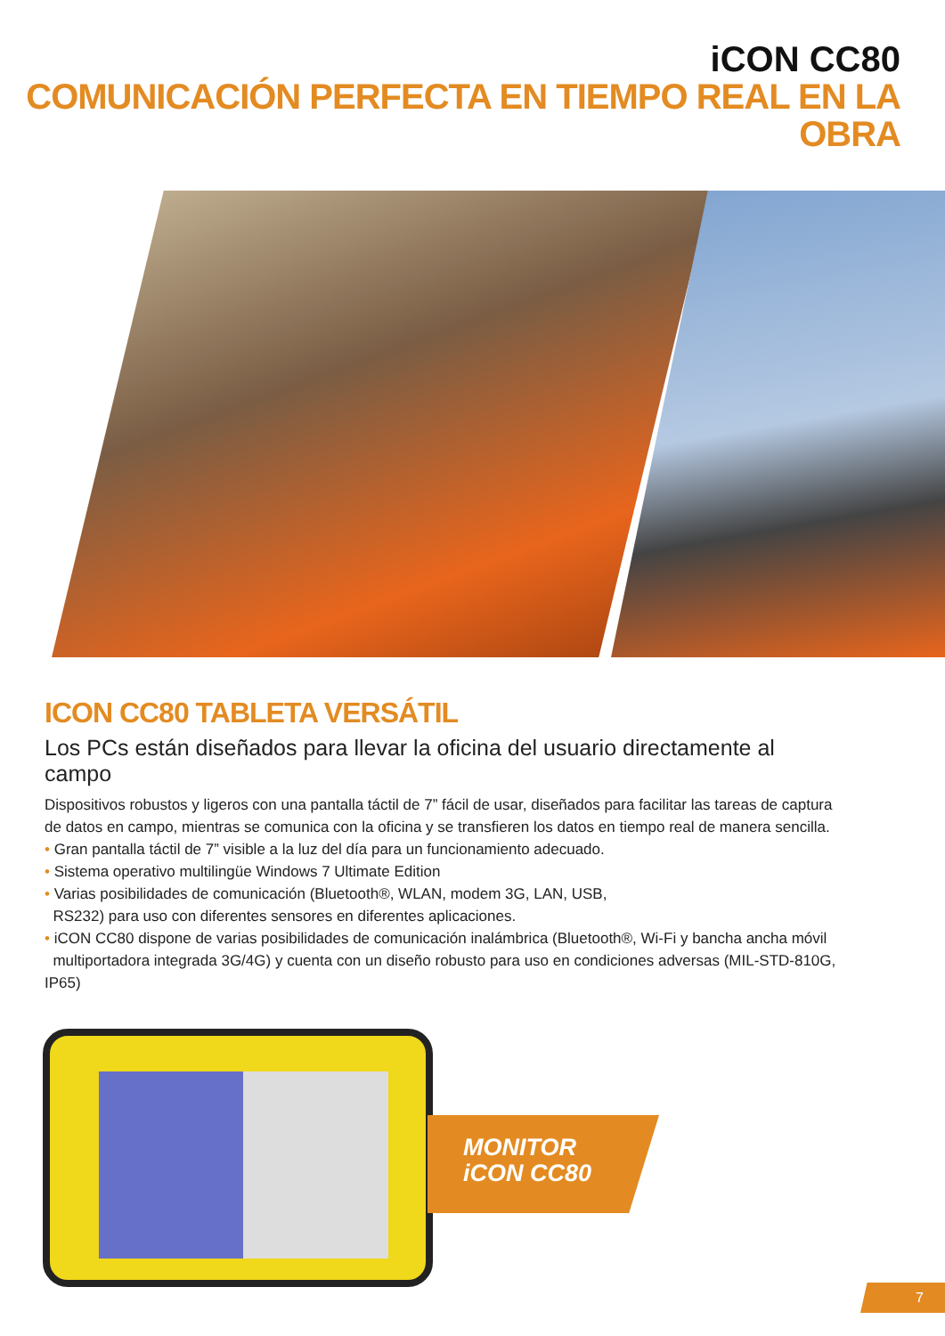iCON CC80
COMUNICACIÓN PERFECTA EN TIEMPO REAL EN LA OBRA
ICON CC80 TABLETA VERSÁTIL
Los PCs están diseñados para llevar la oficina del usuario directamente al campo
Dispositivos robustos y ligeros con una pantalla táctil de 7” fácil de usar, diseñados para facilitar las tareas de captura de datos en campo, mientras se comunica con la oficina y se transfieren los datos en tiempo real de manera sencilla.
• Gran pantalla táctil de 7” visible a la luz del día para un funcionamiento adecuado.
• Sistema operativo multilingüe Windows 7 Ultimate Edition
• Varias posibilidades de comunicación (Bluetooth®, WLAN, modem 3G, LAN, USB,
RS232) para uso con diferentes sensores en diferentes aplicaciones.
• iCON CC80 dispone de varias posibilidades de comunicación inalámbrica (Bluetooth®, Wi-Fi y bancha ancha móvil
multiportadora integrada 3G/4G) y cuenta con un diseño robusto para uso en condiciones adversas (MIL-STD-810G, IP65)
MONITOR
iCON CC80
7